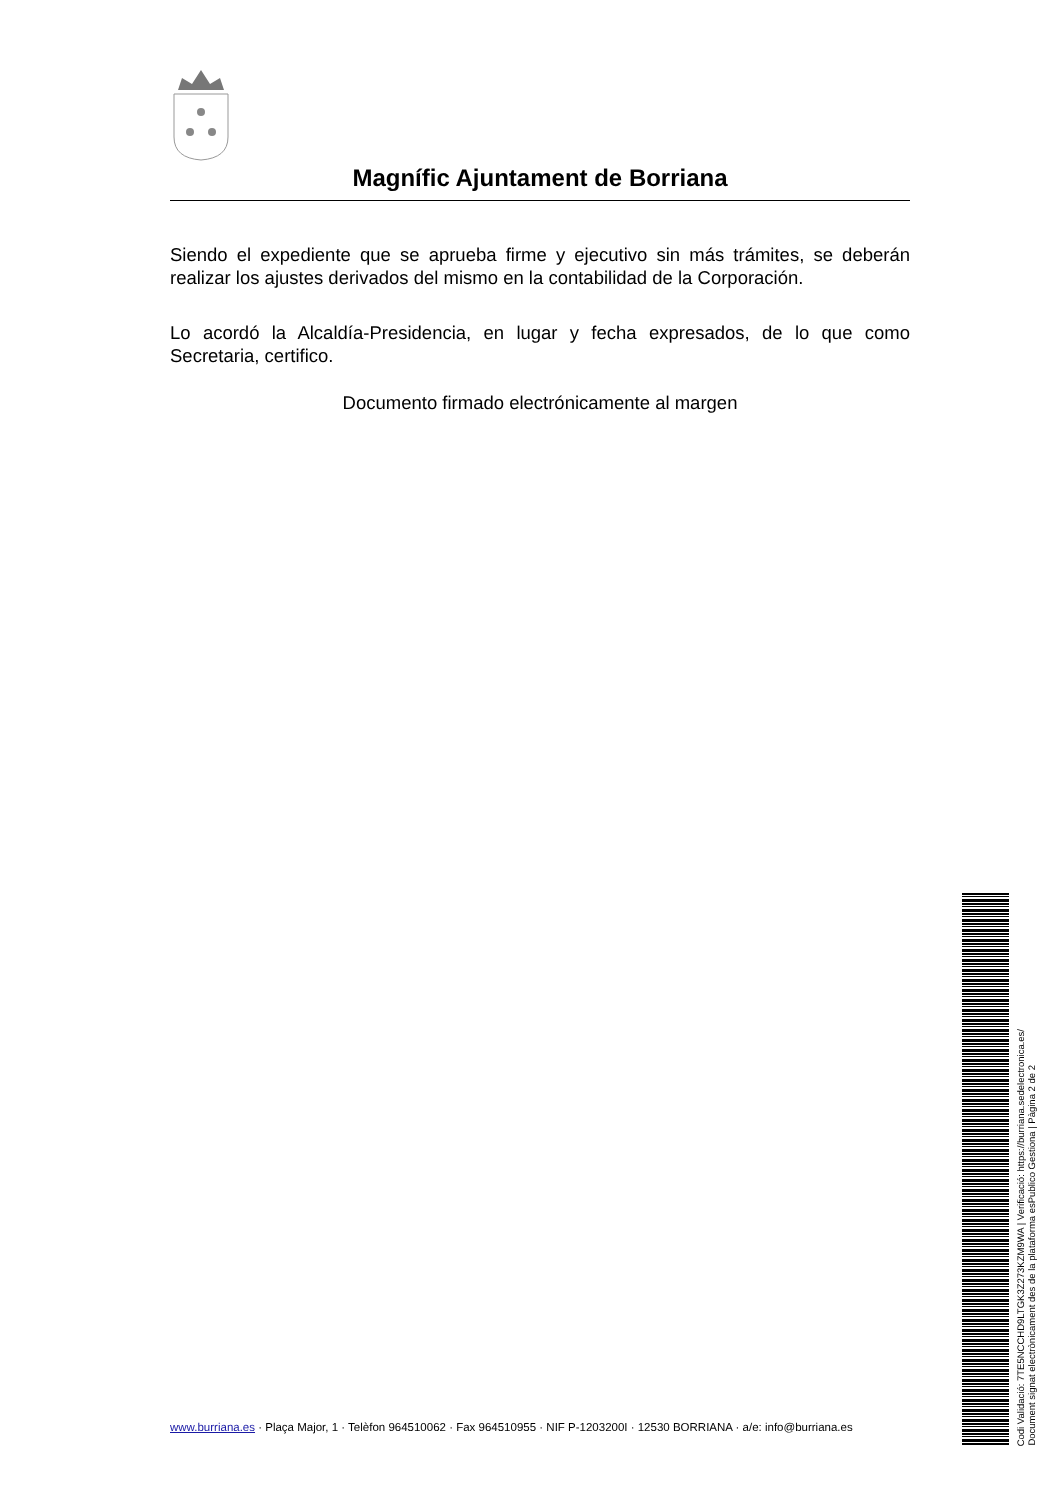Magnífic Ajuntament de Borriana
Siendo el expediente que se aprueba firme y ejecutivo sin más trámites, se deberán realizar los ajustes derivados del mismo en la contabilidad de la Corporación.
Lo acordó la Alcaldía-Presidencia, en lugar y fecha expresados, de lo que como Secretaria, certifico.
Documento firmado electrónicamente al margen
www.burriana.es · Plaça Major, 1 · Telèfon 964510062 · Fax 964510955 · NIF P-1203200I · 12530 BORRIANA · a/e: info@burriana.es
Codi Validació: 7TE5NCCHD9LTGK3Z273KZM9WA | Verificació: https://burriana.sedelectronica.es/
Document signat electrònicament des de la plataforma esPublico Gestiona | Pàgina 2 de 2